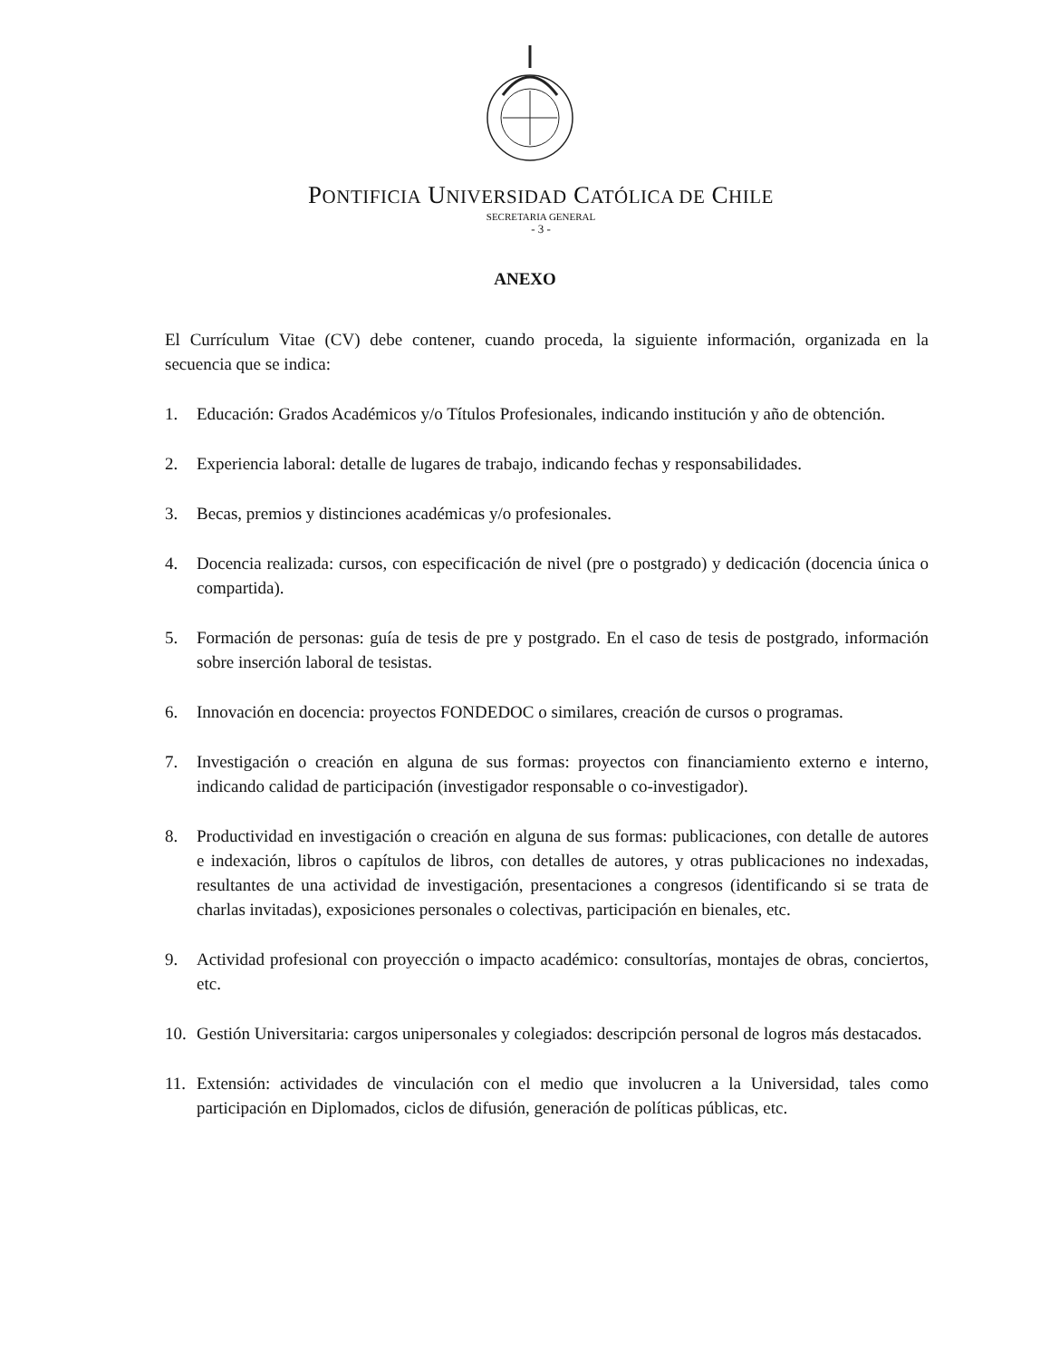PONTIFICIA UNIVERSIDAD CATÓLICA DE CHILE
SECRETARIA GENERAL
- 3 -
ANEXO
El Currículum Vitae (CV) debe contener, cuando proceda, la siguiente información, organizada en la secuencia que se indica:
1. Educación: Grados Académicos y/o Títulos Profesionales, indicando institución y año de obtención.
2. Experiencia laboral: detalle de lugares de trabajo, indicando fechas y responsabilidades.
3. Becas, premios y distinciones académicas y/o profesionales.
4. Docencia realizada: cursos, con especificación de nivel (pre o postgrado) y dedicación (docencia única o compartida).
5. Formación de personas: guía de tesis de pre y postgrado. En el caso de tesis de postgrado, información sobre inserción laboral de tesistas.
6. Innovación en docencia: proyectos FONDEDOC o similares, creación de cursos o programas.
7. Investigación o creación en alguna de sus formas: proyectos con financiamiento externo e interno, indicando calidad de participación (investigador responsable o co-investigador).
8. Productividad en investigación o creación en alguna de sus formas: publicaciones, con detalle de autores e indexación, libros o capítulos de libros, con detalles de autores, y otras publicaciones no indexadas, resultantes de una actividad de investigación, presentaciones a congresos (identificando si se trata de charlas invitadas), exposiciones personales o colectivas, participación en bienales, etc.
9. Actividad profesional con proyección o impacto académico: consultorías, montajes de obras, conciertos, etc.
10. Gestión Universitaria: cargos unipersonales y colegiados: descripción personal de logros más destacados.
11. Extensión: actividades de vinculación con el medio que involucren a la Universidad, tales como participación en Diplomados, ciclos de difusión, generación de políticas públicas, etc.